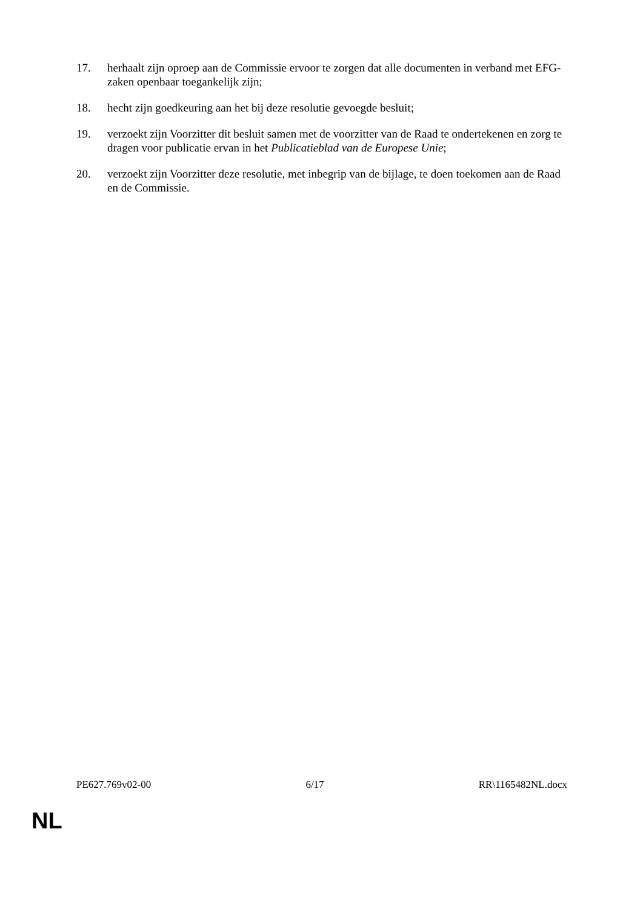17. herhaalt zijn oproep aan de Commissie ervoor te zorgen dat alle documenten in verband met EFG-zaken openbaar toegankelijk zijn;
18. hecht zijn goedkeuring aan het bij deze resolutie gevoegde besluit;
19. verzoekt zijn Voorzitter dit besluit samen met de voorzitter van de Raad te ondertekenen en zorg te dragen voor publicatie ervan in het Publicatieblad van de Europese Unie;
20. verzoekt zijn Voorzitter deze resolutie, met inbegrip van de bijlage, te doen toekomen aan de Raad en de Commissie.
PE627.769v02-00 6/17 RR\1165482NL.docx
NL